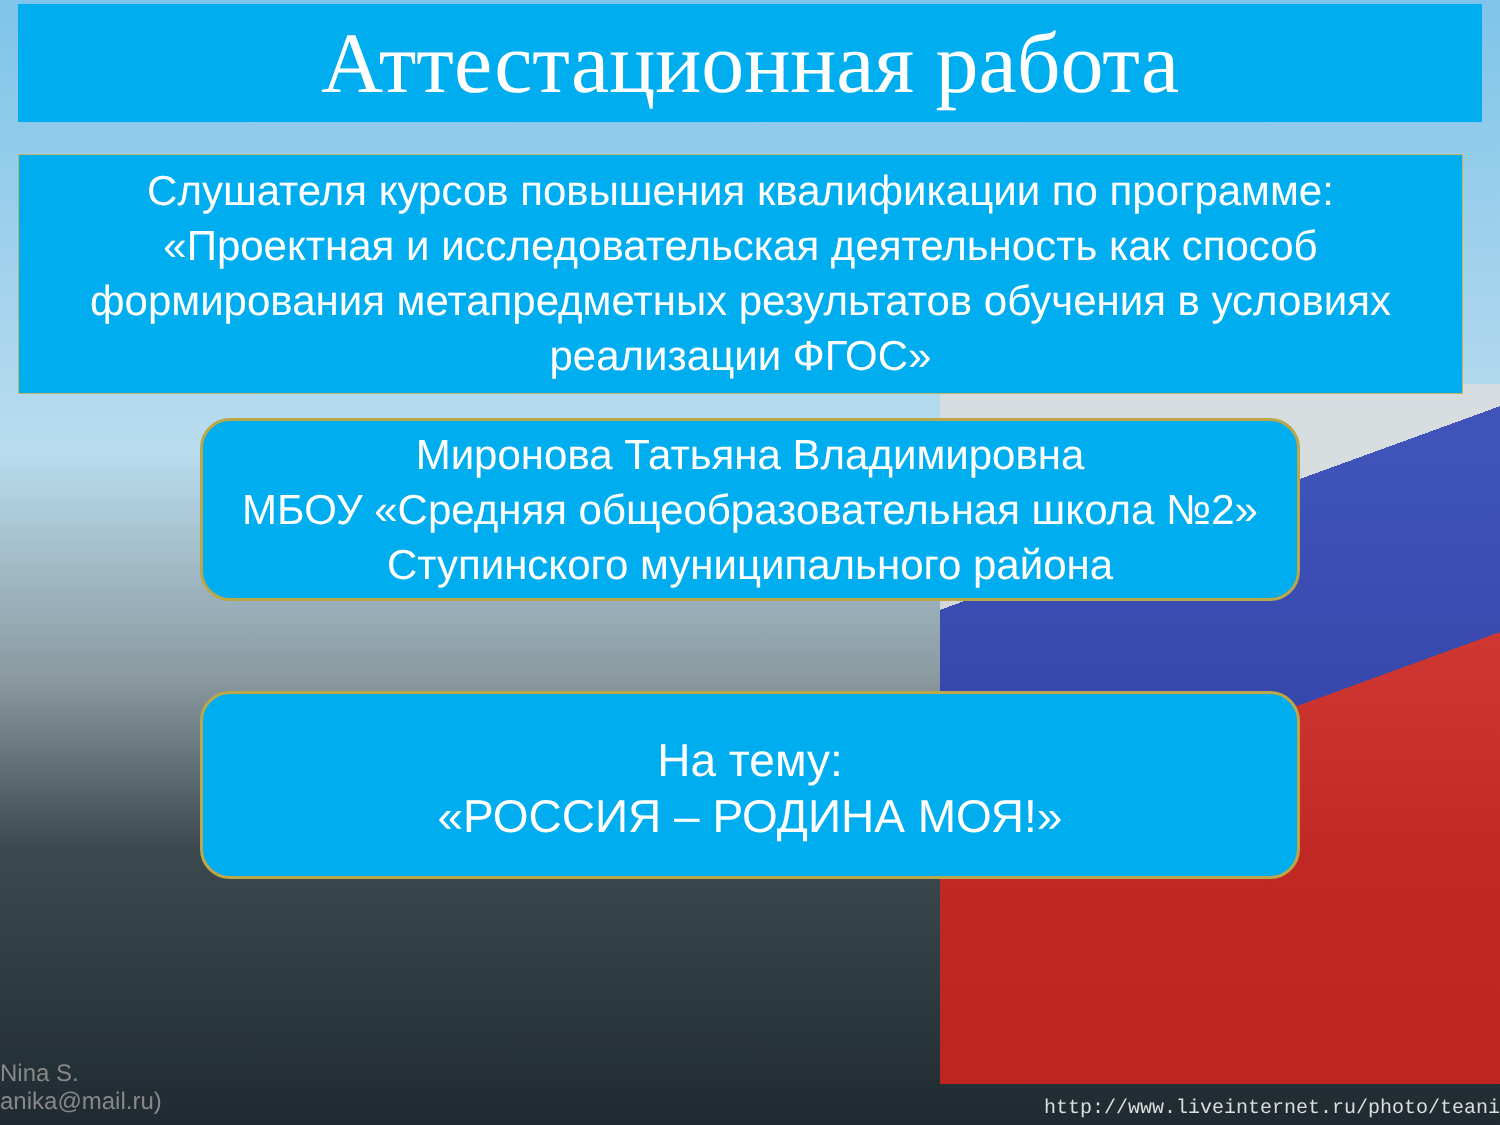Аттестационная работа
Слушателя курсов повышения квалификации по программе:
«Проектная и исследовательская деятельность как способ формирования метапредметных результатов обучения в условиях реализации ФГОС»
Миронова Татьяна Владимировна
МБОУ «Средняя общеобразовательная школа №2» Ступинского муниципального района
На тему:
«РОССИЯ – РОДИНА МОЯ!»
Nina S.
anika@mail.ru)
http://www.liveinternet.ru/photo/teani